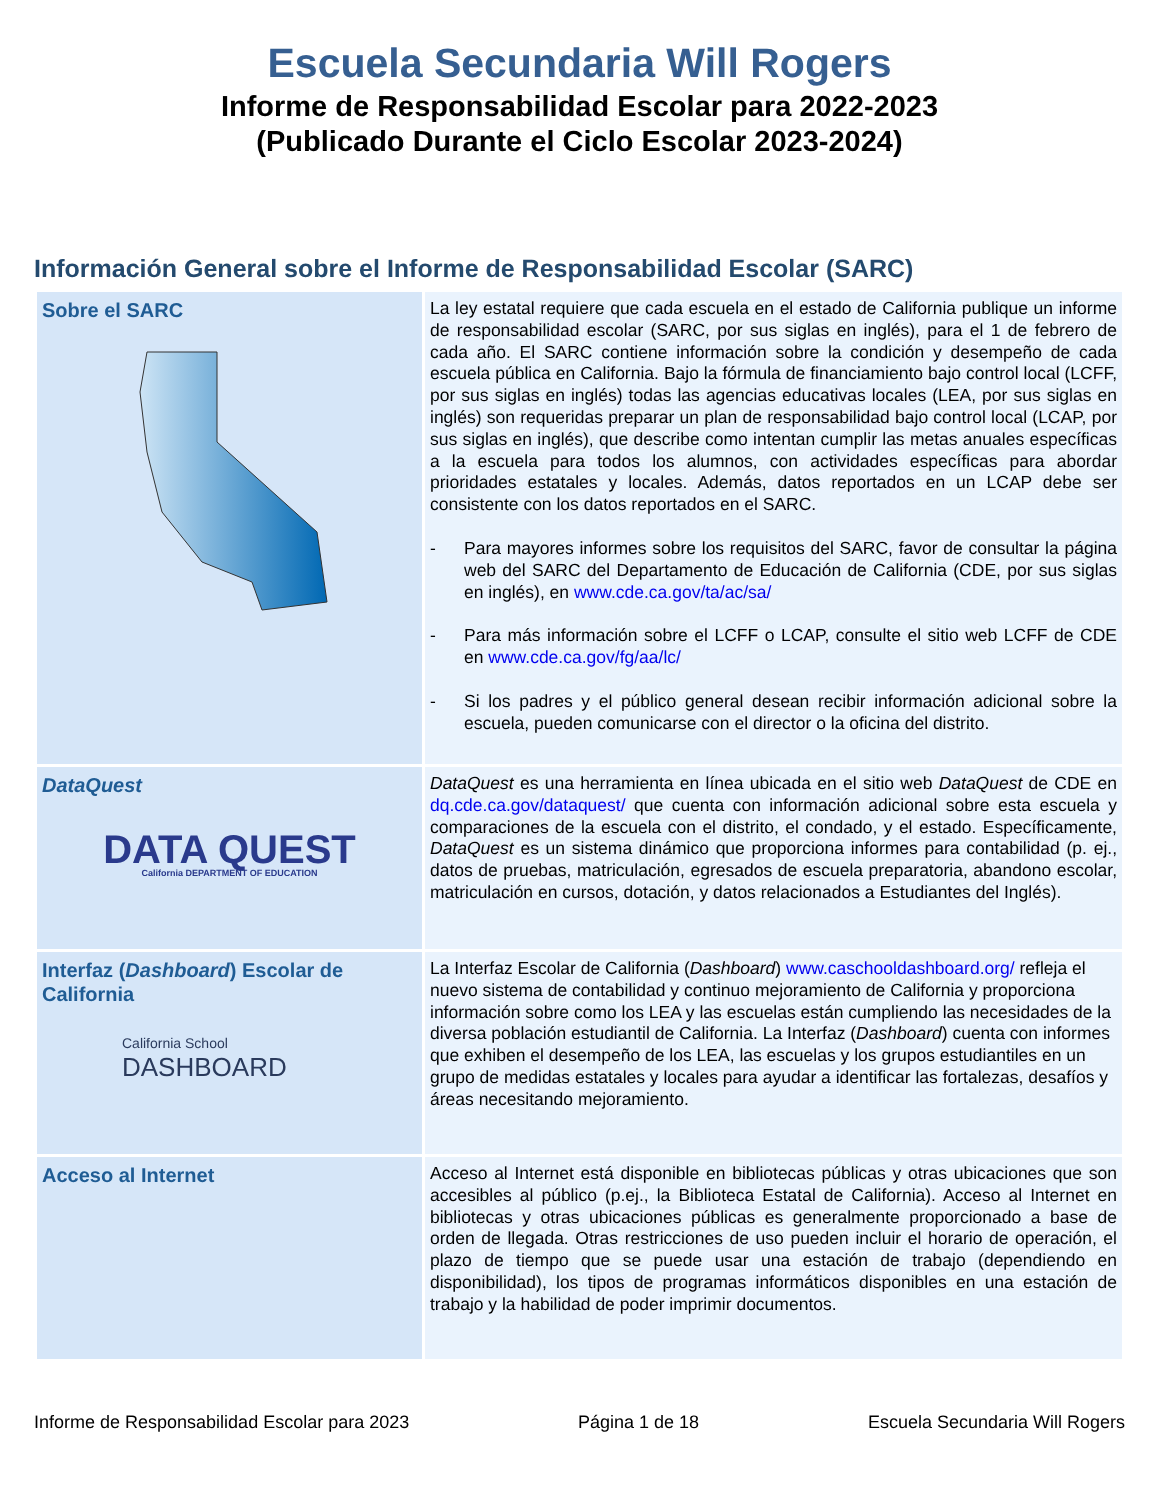Escuela Secundaria Will Rogers
Informe de Responsabilidad Escolar para 2022-2023
(Publicado Durante el Ciclo Escolar 2023-2024)
Información General sobre el Informe de Responsabilidad Escolar (SARC)
| Sobre el SARC | La ley estatal requiere que cada escuela en el estado de California publique un informe de responsabilidad escolar (SARC, por sus siglas en inglés), para el 1 de febrero de cada año. El SARC contiene información sobre la condición y desempeño de cada escuela pública en California. Bajo la fórmula de financiamiento bajo control local (LCFF, por sus siglas en inglés) todas las agencias educativas locales (LEA, por sus siglas en inglés) son requeridas preparar un plan de responsabilidad bajo control local (LCAP, por sus siglas en inglés), que describe como intentan cumplir las metas anuales específicas a la escuela para todos los alumnos, con actividades específicas para abordar prioridades estatales y locales. Además, datos reportados en un LCAP debe ser consistente con los datos reportados en el SARC. - Para mayores informes sobre los requisitos del SARC, favor de consultar la página web del SARC del Departamento de Educación de California (CDE, por sus siglas en inglés), en www.cde.ca.gov/ta/ac/sa/ - Para más información sobre el LCFF o LCAP, consulte el sitio web LCFF de CDE en www.cde.ca.gov/fg/aa/lc/ - Si los padres y el público general desean recibir información adicional sobre la escuela, pueden comunicarse con el director o la oficina del distrito. |
| DataQuest DATA QUEST California DEPARTMENT OF EDUCATION | DataQuest es una herramienta en línea ubicada en el sitio web DataQuest de CDE en dq.cde.ca.gov/dataquest/ que cuenta con información adicional sobre esta escuela y comparaciones de la escuela con el distrito, el condado, y el estado. Específicamente, DataQuest es un sistema dinámico que proporciona informes para contabilidad (p. ej., datos de pruebas, matriculación, egresados de escuela preparatoria, abandono escolar, matriculación en cursos, dotación, y datos relacionados a Estudiantes del Inglés). |
| Interfaz ( Dashboard ) Escolar de California California School DASHBOARD | La Interfaz Escolar de California ( Dashboard ) www.caschooldashboard.org/ refleja el nuevo sistema de contabilidad y continuo mejoramiento de California y proporciona información sobre como los LEA y las escuelas están cumpliendo las necesidades de la diversa población estudiantil de California. La Interfaz ( Dashboard ) cuenta con informes que exhiben el desempeño de los LEA, las escuelas y los grupos estudiantiles en un grupo de medidas estatales y locales para ayudar a identificar las fortalezas, desafíos y áreas necesitando mejoramiento. |
| Acceso al Internet | Acceso al Internet está disponible en bibliotecas públicas y otras ubicaciones que son accesibles al público (p.ej., la Biblioteca Estatal de California). Acceso al Internet en bibliotecas y otras ubicaciones públicas es generalmente proporcionado a base de orden de llegada. Otras restricciones de uso pueden incluir el horario de operación, el plazo de tiempo que se puede usar una estación de trabajo (dependiendo en disponibilidad), los tipos de programas informáticos disponibles en una estación de trabajo y la habilidad de poder imprimir documentos. |
Informe de Responsabilidad Escolar para 2023 Página 1 de 18 Escuela Secundaria Will Rogers